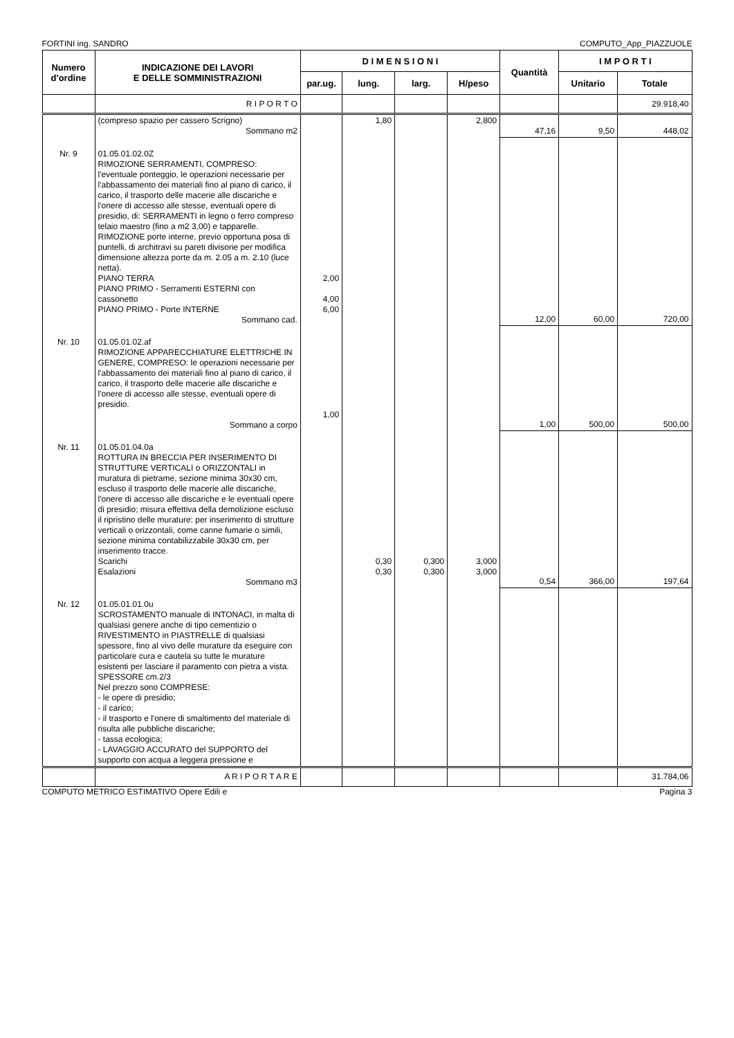FORTINI ing. SANDRO COMPUTO_App_PIAZZUOLE
| Numero d'ordine | INDICAZIONE DEI LAVORI E DELLE SOMMINISTRAZIONI | D I M E N S I O N I | | | | Quantità | I M P O R T I | |
| --- | --- | --- | --- | --- | --- | --- | --- | --- |
| | | par.ug. | lung. | larg. | H/peso | | Unitario | Totale |
| | R I P O R T O | | | | | | | 29.918,40 |
| | (compreso spazio per cassero Scrigno) Sommano m2 | | 1,80 | | 2,800 | 47,16 | 9,50 | 448,02 |
| Nr. 9 | 01.05.01.02.0Z RIMOZIONE SERRAMENTI, COMPRESO: l'eventuale ponteggio, le operazioni necessarie per l'abbassamento dei materiali fino al piano di carico, il carico, il trasporto delle macerie alle discariche e l'onere di accesso alle stesse, eventuali opere di presidio, di: SERRAMENTI in legno o ferro compreso telaio maestro (fino a m2 3,00) e tapparelle. RIMOZIONE porte interne, previo opportuna posa di puntelli, di architravi su pareti divisorie per modifica dimensione altezza porte da m. 2.05 a m. 2.10 (luce netta). PIANO TERRA PIANO PRIMO - Serramenti ESTERNI con cassonetto PIANO PRIMO - Porte INTERNE Sommano cad. | 2,00 4,00 6,00 | | | | 12,00 | 60,00 | 720,00 |
| Nr. 10 | 01.05.01.02.af RIMOZIONE APPARECCHIATURE ELETTRICHE IN GENERE, COMPRESO: le operazioni necessarie per l'abbassamento dei materiali fino al piano di carico, il carico, il trasporto delle macerie alle discariche e l'onere di accesso alle stesse, eventuali opere di presidio. Sommano a corpo | 1,00 | | | | 1,00 | 500,00 | 500,00 |
| Nr. 11 | 01.05.01.04.0a ROTTURA IN BRECCIA PER INSERIMENTO DI STRUTTURE VERTICALI o ORIZZONTALI in muratura di pietrame, sezione minima 30x30 cm, escluso il trasporto delle macerie alle discariche, l'onere di accesso alle discariche e le eventuali opere di presidio; misura effettiva della demolizione escluso il ripristino delle murature: per inserimento di strutture verticali o orizzontali, come canne fumarie o simili, sezione minima contabilizzabile 30x30 cm, per inserimento tracce. Scarichi Esalazioni Sommano m3 | | 0,30 0,30 | 0,300 0,300 | 3,000 3,000 | 0,54 | 366,00 | 197,64 |
| Nr. 12 | 01.05.01.01.0u SCROSTAMENTO manuale di INTONACI, in malta di qualsiasi genere anche di tipo cementizio o RIVESTIMENTO in PIASTRELLE di qualsiasi spessore, fino al vivo delle murature da eseguire con particolare cura e cautela su tutte le murature esistenti per lasciare il paramento con pietra a vista. SPESSORE cm.2/3 Nel prezzo sono COMPRESE: - le opere di presidio; - il carico; - il trasporto e l'onere di smaltimento del materiale di risulta alle pubbliche discariche; - tassa ecologica; - LAVAGGIO ACCURATO del SUPPORTO del supporto con acqua a leggera pressione e | | | | | | | |
| | A R I P O R T A R E | | | | | | | 31.784,06 |
COMPUTO METRICO ESTIMATIVO Opere Edili e Pagina 3